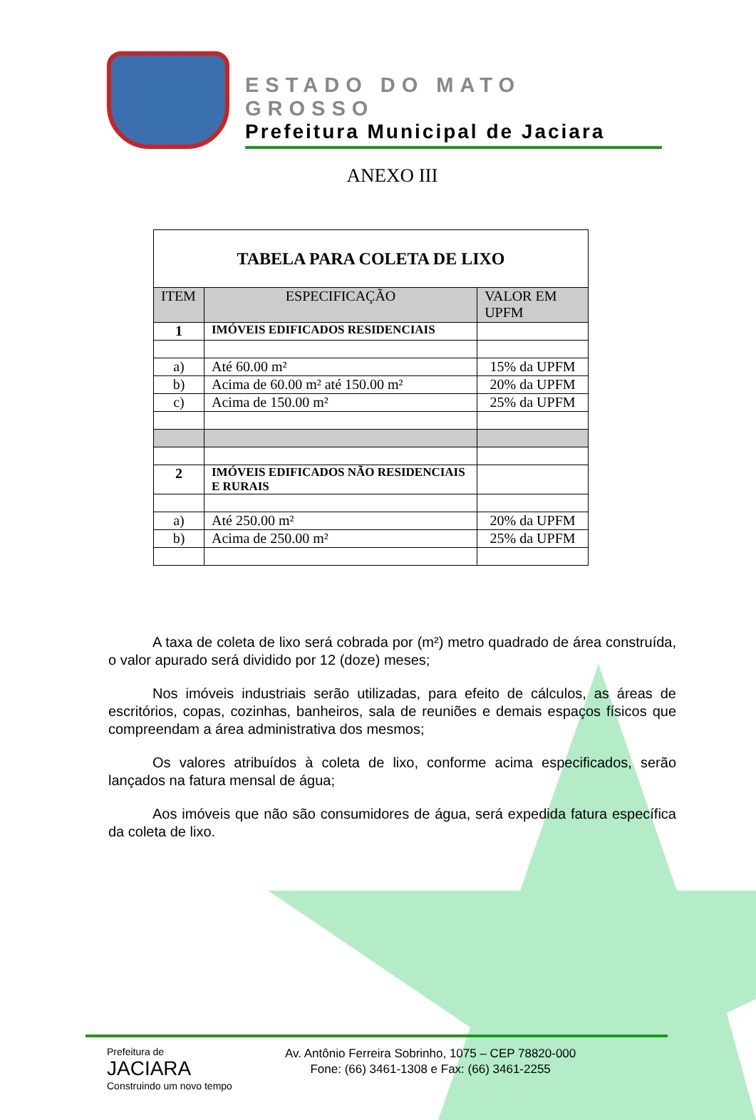ESTADO DO MATO GROSSO
Prefeitura Municipal de Jaciara
ANEXO III
| TABELA PARA COLETA DE LIXO | | |
| --- | --- | --- |
| ITEM | ESPECIFICAÇÃO | VALOR EM UPFM |
| 1 | IMÓVEIS EDIFICADOS RESIDENCIAIS | |
| a) | Até 60.00 m² | 15% da UPFM |
| b) | Acima de 60.00 m² até 150.00 m² | 20% da UPFM |
| c) | Acima de 150.00 m² | 25% da UPFM |
| 2 | IMÓVEIS EDIFICADOS NÃO RESIDENCIAIS E RURAIS | |
| a) | Até 250.00 m² | 20% da UPFM |
| b) | Acima de 250.00 m² | 25% da UPFM |
A taxa de coleta de lixo será cobrada por (m²) metro quadrado de área construída, o valor apurado será dividido por 12 (doze) meses;
Nos imóveis industriais serão utilizadas, para efeito de cálculos, as áreas de escritórios, copas, cozinhas, banheiros, sala de reuniões e demais espaços físicos que compreendam a área administrativa dos mesmos;
Os valores atribuídos à coleta de lixo, conforme acima especificados, serão lançados na fatura mensal de água;
Aos imóveis que não são consumidores de água, será expedida fatura específica da coleta de lixo.
Prefeitura de
JACIARA
Construindo um novo tempo
Av. Antônio Ferreira Sobrinho, 1075 – CEP 78820-000
Fone: (66) 3461-1308 e Fax: (66) 3461-2255